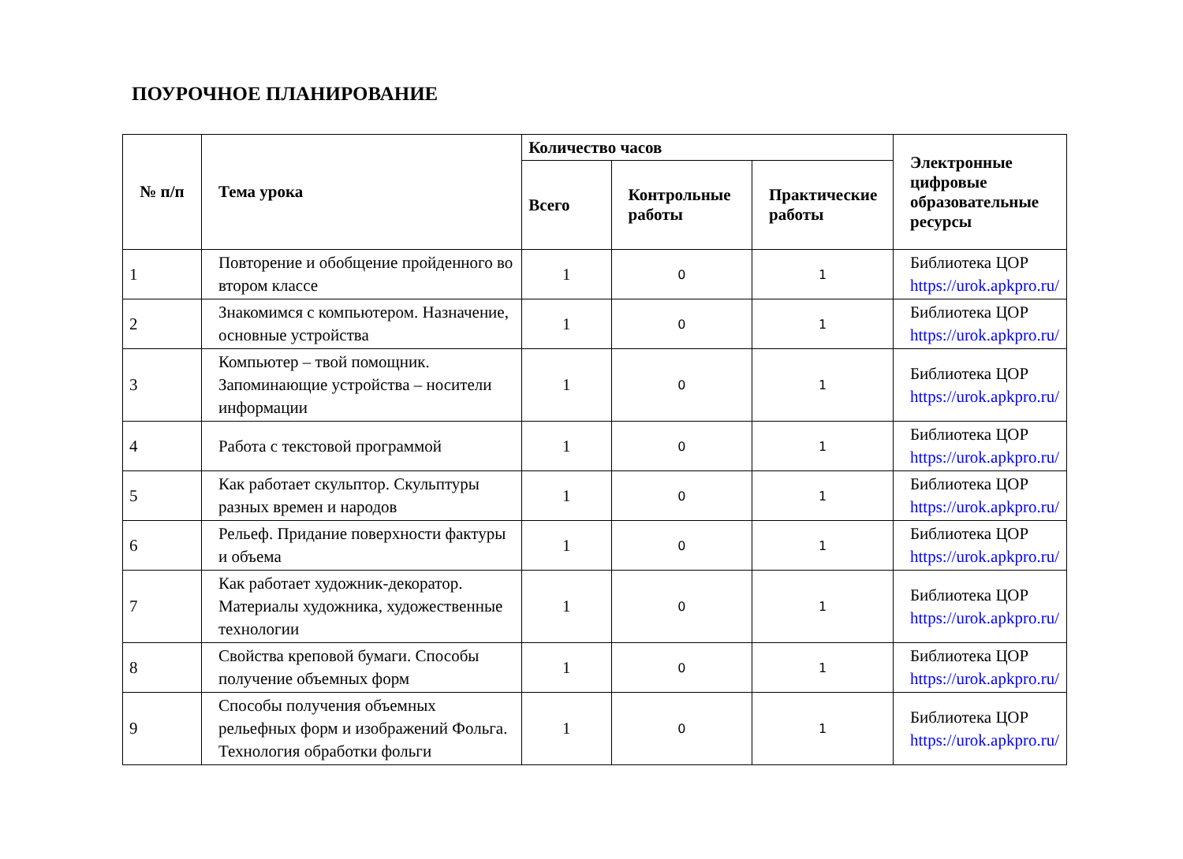ПОУРОЧНОЕ ПЛАНИРОВАНИЕ
| № п/п | Тема урока | Количество часов | | | Электронные цифровые образовательные ресурсы |
| --- | --- | --- | --- | --- | --- |
| | | Всего | Контрольные работы | Практические работы | |
| 1 | Повторение и обобщение пройденного во втором классе | 1 | 0 | 1 | Библиотека ЦОР https://urok.apkpro.ru/ |
| 2 | Знакомимся с компьютером. Назначение, основные устройства | 1 | 0 | 1 | Библиотека ЦОР https://urok.apkpro.ru/ |
| 3 | Компьютер – твой помощник. Запоминающие устройства – носители информации | 1 | 0 | 1 | Библиотека ЦОР https://urok.apkpro.ru/ |
| 4 | Работа с текстовой программой | 1 | 0 | 1 | Библиотека ЦОР https://urok.apkpro.ru/ |
| 5 | Как работает скульптор. Скульптуры разных времен и народов | 1 | 0 | 1 | Библиотека ЦОР https://urok.apkpro.ru/ |
| 6 | Рельеф. Придание поверхности фактуры и объема | 1 | 0 | 1 | Библиотека ЦОР https://urok.apkpro.ru/ |
| 7 | Как работает художник-декоратор. Материалы художника, художественные технологии | 1 | 0 | 1 | Библиотека ЦОР https://urok.apkpro.ru/ |
| 8 | Свойства креповой бумаги. Способы получение объемных форм | 1 | 0 | 1 | Библиотека ЦОР https://urok.apkpro.ru/ |
| 9 | Способы получения объемных рельефных форм и изображений Фольга. Технология обработки фольги | 1 | 0 | 1 | Библиотека ЦОР https://urok.apkpro.ru/ |